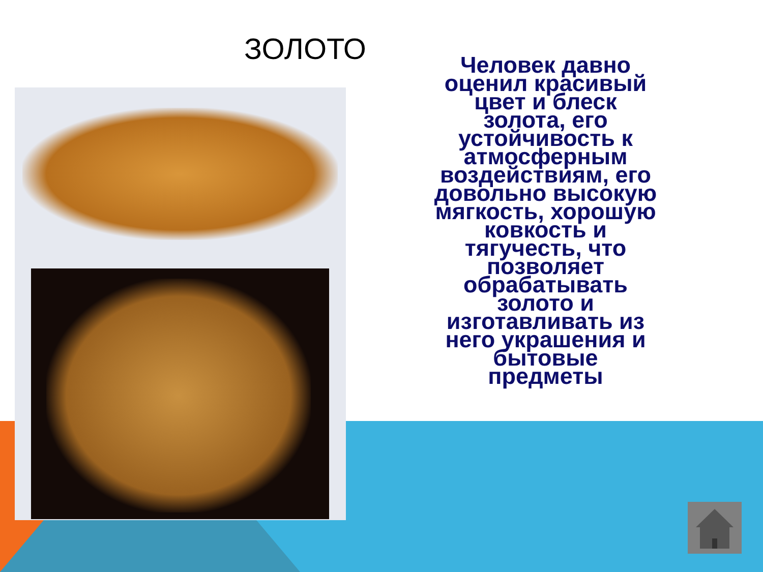ЗОЛОТО
Человек давно оценил красивый цвет и блеск золота, его устойчивость к атмосферным воздействиям, его довольно высокую мягкость, хорошую ковкость и тягучесть, что позволяет обрабатывать золото и изготавливать из него украшения и бытовые предметы